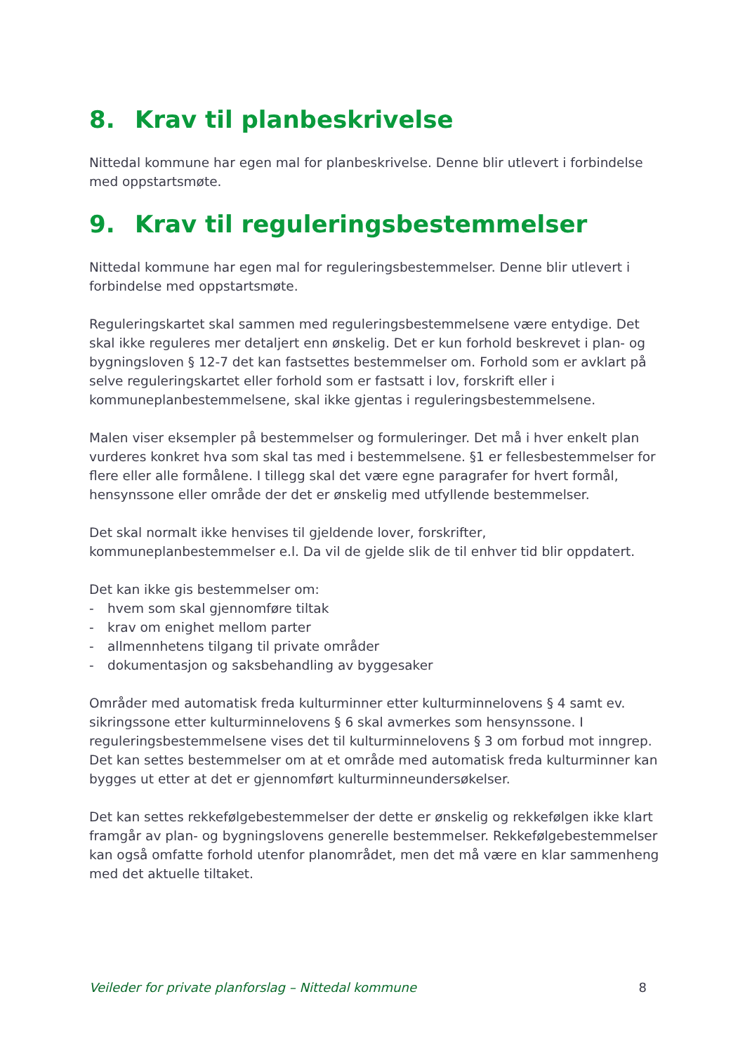8. Krav til planbeskrivelse
Nittedal kommune har egen mal for planbeskrivelse. Denne blir utlevert i forbindelse med oppstartsmøte.
9. Krav til reguleringsbestemmelser
Nittedal kommune har egen mal for reguleringsbestemmelser. Denne blir utlevert i forbindelse med oppstartsmøte.
Reguleringskartet skal sammen med reguleringsbestemmelsene være entydige. Det skal ikke reguleres mer detaljert enn ønskelig. Det er kun forhold beskrevet i plan- og bygningsloven § 12-7 det kan fastsettes bestemmelser om. Forhold som er avklart på selve reguleringskartet eller forhold som er fastsatt i lov, forskrift eller i kommuneplanbestemmelsene, skal ikke gjentas i reguleringsbestemmelsene.
Malen viser eksempler på bestemmelser og formuleringer. Det må i hver enkelt plan vurderes konkret hva som skal tas med i bestemmelsene. §1 er fellesbestemmelser for flere eller alle formålene. I tillegg skal det være egne paragrafer for hvert formål, hensynssone eller område der det er ønskelig med utfyllende bestemmelser.
Det skal normalt ikke henvises til gjeldende lover, forskrifter, kommuneplanbestemmelser e.l. Da vil de gjelde slik de til enhver tid blir oppdatert.
Det kan ikke gis bestemmelser om:
- hvem som skal gjennomføre tiltak
- krav om enighet mellom parter
- allmennhetens tilgang til private områder
- dokumentasjon og saksbehandling av byggesaker
Områder med automatisk freda kulturminner etter kulturminnelovens § 4 samt ev. sikringssone etter kulturminnelovens § 6 skal avmerkes som hensynssone. I reguleringsbestemmelsene vises det til kulturminnelovens § 3 om forbud mot inngrep. Det kan settes bestemmelser om at et område med automatisk freda kulturminner kan bygges ut etter at det er gjennomført kulturminneundersøkelser.
Det kan settes rekkefølgebestemmelser der dette er ønskelig og rekkefølgen ikke klart framgår av plan- og bygningslovens generelle bestemmelser. Rekkefølgebestemmelser kan også omfatte forhold utenfor planområdet, men det må være en klar sammenheng med det aktuelle tiltaket.
Veileder for private planforslag – Nittedal kommune 8